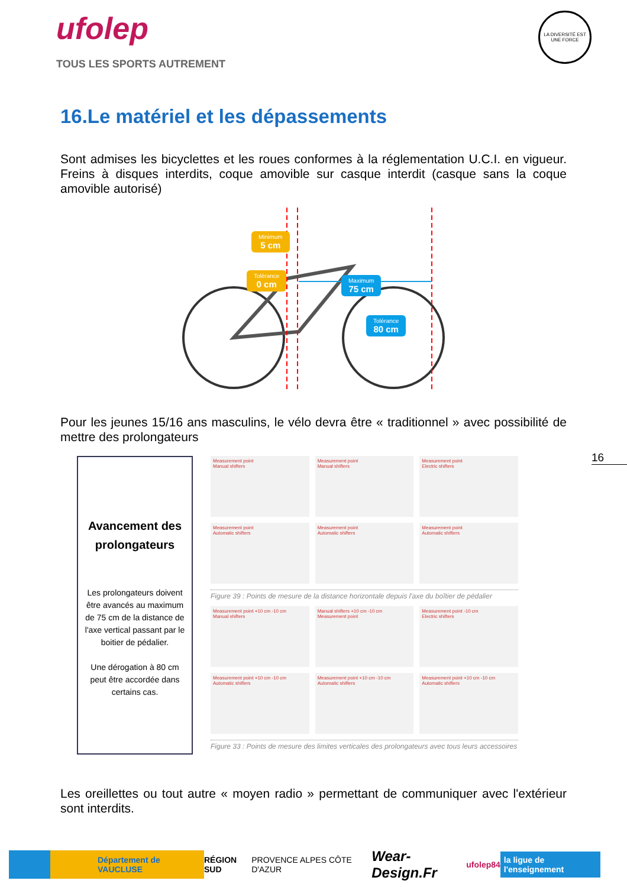ufolep
TOUS LES SPORTS AUTREMENT
LA DIVERSITÉ EST UNE FORCE
16.Le matériel et les dépassements
Sont admises les bicyclettes et les roues conformes à la réglementation U.C.I. en vigueur. Freins à disques interdits, coque amovible sur casque interdit (casque sans la coque amovible autorisé)
Minimum
5 cm
Tolérance
0 cm
Maximum
75 cm
Tolérance
80 cm
Pour les jeunes 15/16 ans masculins, le vélo devra être « traditionnel » avec possibilité de mettre des prolongateurs
16
Avancement des prolongateurs
Les prolongateurs doivent être avancés au maximum de 75 cm de la distance de l'axe vertical passant par le boitier de pédalier.
Une dérogation à 80 cm peut être accordée dans certains cas.
Measurement point
Manual shifters
Measurement point
Manual shifters
Measurement point
Electric shifters
Measurement point
Automatic shifters
Measurement point
Automatic shifters
Measurement point
Automatic shifters
Figure 39 : Points de mesure de la distance horizontale depuis l'axe du boîtier de pédalier
Measurement point +10 cm -10 cm
Manual shifters
Manual shifters +10 cm -10 cm
Measurement point
Measurement point -10 cm
Electric shifters
Measurement point +10 cm -10 cm
Automatic shifters
Measurement point +10 cm -10 cm
Automatic shifters
Measurement point +10 cm -10 cm
Automatic shifters
Figure 33 : Points de mesure des limites verticales des prolongateurs avec tous leurs accessoires
Les oreillettes ou tout autre « moyen radio » permettant de communiquer avec l'extérieur sont interdits.
Département de VAUCLUSE RÉGION SUD PROVENCE ALPES CÔTE D'AZUR Wear-Design.Fr ufolep84 la ligue de l'enseignement